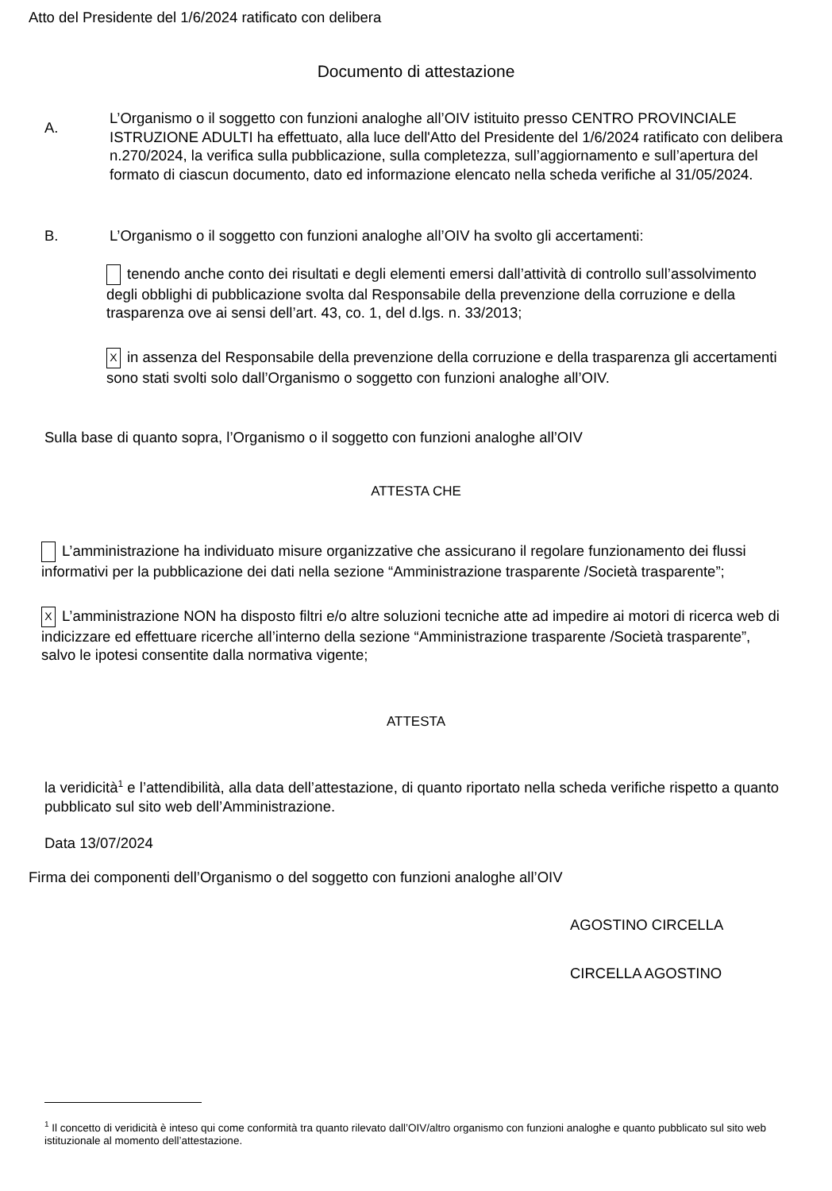Atto del Presidente del 1/6/2024 ratificato con delibera
Documento di attestazione
A.
L’Organismo o il soggetto con funzioni analoghe all’OIV istituito presso CENTRO PROVINCIALE ISTRUZIONE ADULTI ha effettuato, alla luce dell'Atto del Presidente del 1/6/2024 ratificato con delibera n.270/2024, la verifica sulla pubblicazione, sulla completezza, sull’aggiornamento e sull’apertura del formato di ciascun documento, dato ed informazione elencato nella scheda verifiche al 31/05/2024.
B. L’Organismo o il soggetto con funzioni analoghe all’OIV ha svolto gli accertamenti:
tenendo anche conto dei risultati e degli elementi emersi dall’attività di controllo sull’assolvimento degli obblighi di pubblicazione svolta dal Responsabile della prevenzione della corruzione e della trasparenza ove ai sensi dell’art. 43, co. 1, del d.lgs. n. 33/2013;
Xin assenza del Responsabile della prevenzione della corruzione e della trasparenza gli accertamenti sono stati svolti solo dall’Organismo o soggetto con funzioni analoghe all’OIV.
Sulla base di quanto sopra, l’Organismo o il soggetto con funzioni analoghe all’OIV
ATTESTA CHE
L’amministrazione ha individuato misure organizzative che assicurano il regolare funzionamento dei flussi informativi per la pubblicazione dei dati nella sezione “Amministrazione trasparente /Società trasparente”;
X L’amministrazione NON ha disposto filtri e/o altre soluzioni tecniche atte ad impedire ai motori di ricerca web di indicizzare ed effettuare ricerche all’interno della sezione “Amministrazione trasparente /Società trasparente”, salvo le ipotesi consentite dalla normativa vigente;
ATTESTA
la veridicità<sup>1</sup> e l’attendibilità, alla data dell’attestazione, di quanto riportato nella scheda verifiche rispetto a quanto pubblicato sul sito web dell’Amministrazione.
Data 13/07/2024
Firma dei componenti dell’Organismo o del soggetto con funzioni analoghe all’OIV
AGOSTINO CIRCELLA
CIRCELLA AGOSTINO
<sup>1</sup> Il concetto di veridicità è inteso qui come conformità tra quanto rilevato dall’OIV/altro organismo con funzioni analoghe e quanto pubblicato sul sito web istituzionale al momento dell’attestazione.